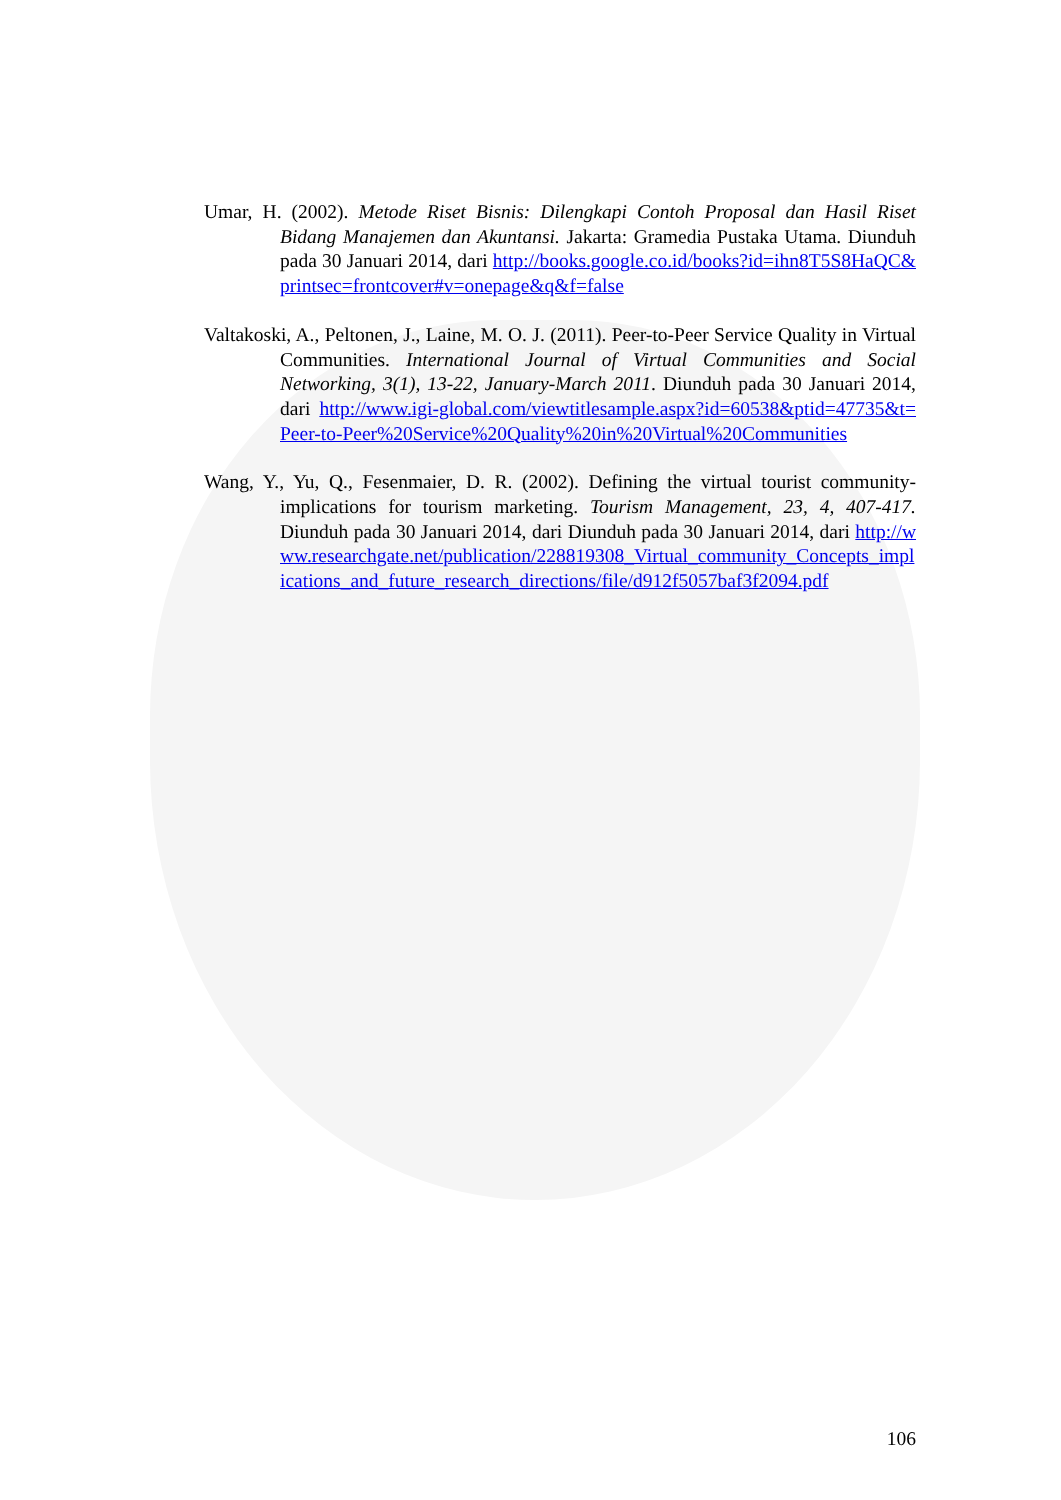Umar, H. (2002). Metode Riset Bisnis: Dilengkapi Contoh Proposal dan Hasil Riset Bidang Manajemen dan Akuntansi. Jakarta: Gramedia Pustaka Utama. Diunduh pada 30 Januari 2014, dari http://books.google.co.id/books?id=ihn8T5S8HaQC&printsec=frontcover#v=onepage&q&f=false
Valtakoski, A., Peltonen, J., Laine, M. O. J. (2011). Peer-to-Peer Service Quality in Virtual Communities. International Journal of Virtual Communities and Social Networking, 3(1), 13-22, January-March 2011. Diunduh pada 30 Januari 2014, dari http://www.igi-global.com/viewtitlesample.aspx?id=60538&ptid=47735&t=Peer-to-Peer%20Service%20Quality%20in%20Virtual%20Communities
Wang, Y., Yu, Q., Fesenmaier, D. R. (2002). Defining the virtual tourist community-implications for tourism marketing. Tourism Management, 23, 4, 407-417. Diunduh pada 30 Januari 2014, dari Diunduh pada 30 Januari 2014, dari http://www.researchgate.net/publication/228819308_Virtual_community_Concepts_implications_and_future_research_directions/file/d912f5057baf3f2094.pdf
106